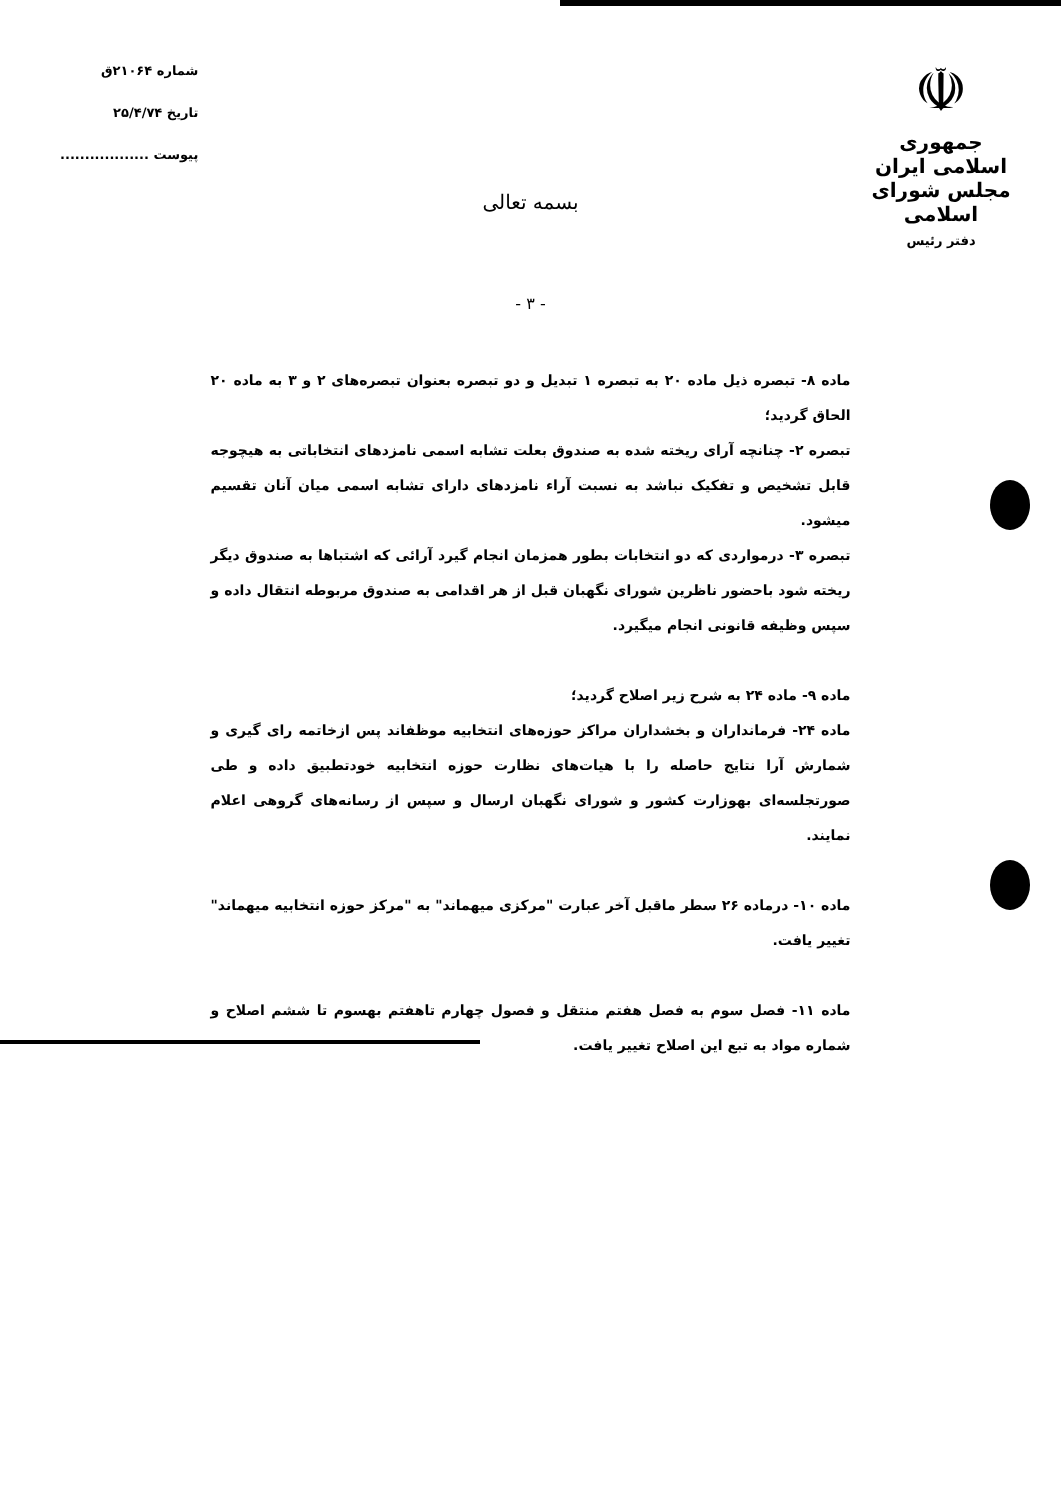☫
جمهوری اسلامی ایران
مجلس شورای اسلامی
دفتر رئیس
شماره ۲۱۰۶۴ق
تاریخ ۲۵/۴/۷۴
پیوست ..................
بسمه تعالی
- ۳ -
ماده ۸- تبصره ذیل ماده ۲۰ به تبصره ۱ تبدیل و دو تبصره بعنوان تبصره‌های ۲ و ۳ به ماده ۲۰ الحاق گردید؛
تبصره ۲- چنانچه آرای ریخته شده به صندوق بعلت تشابه اسمی نامزدهای انتخاباتی به هیچوجه قابل تشخیص و تفکیک نباشد به نسبت آراء نامزدهای دارای تشابه اسمی میان آنان تقسیم میشود.
تبصره ۳- درمواردی که دو انتخابات بطور همزمان انجام گیرد آرائی که اشتباها به صندوق دیگر ریخته شود باحضور ناظرین شورای نگهبان قبل از هر اقدامی به صندوق مربوطه انتقال داده و سپس وظیفه قانونی انجام میگیرد.
ماده ۹- ماده ۲۴ به شرح زیر اصلاح گردید؛
ماده ۲۴- فرمانداران و بخشداران مراکز حوزه‌های انتخابیه موظفاند پس ازخاتمه رای گیری و شمارش آرا نتایج حاصله را با هیات‌های نظارت حوزه انتخابیه خودتطبیق داده و طی صورتجلسه‌ای بهوزارت کشور و شورای نگهبان ارسال و سپس از رسانه‌های گروهی اعلام نمایند.
ماده ۱۰- درماده ۲۶ سطر ماقبل آخر عبارت "مرکزی میهماند" به "مرکز حوزه انتخابیه میهماند" تغییر یافت.
ماده ۱۱- فصل سوم به فصل هفتم منتقل و فصول چهارم تاهفتم بهسوم تا ششم اصلاح و شماره مواد به تبع این اصلاح تغییر یافت.